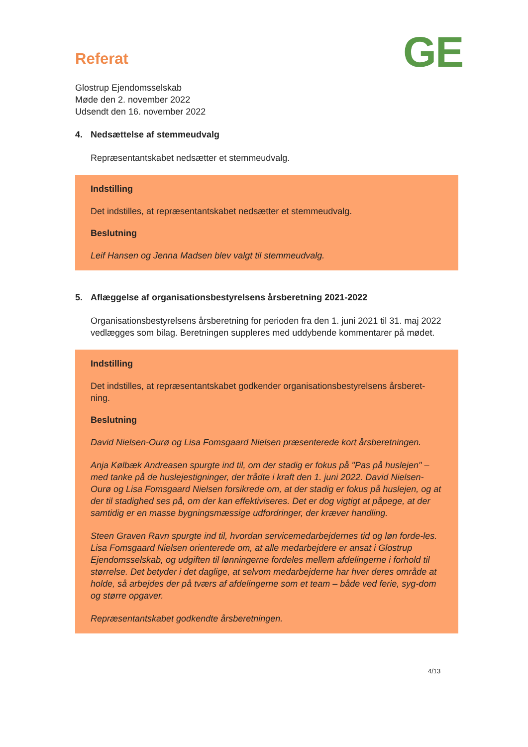GE
Referat
Glostrup Ejendomsselskab
Møde den 2. november 2022
Udsendt den 16. november 2022
4. Nedsættelse af stemmeudvalg
Repræsentantskabet nedsætter et stemmeudvalg.
Indstilling
Det indstilles, at repræsentantskabet nedsætter et stemmeudvalg.
Beslutning
Leif Hansen og Jenna Madsen blev valgt til stemmeudvalg.
5. Aflæggelse af organisationsbestyrelsens årsberetning 2021-2022
Organisationsbestyrelsens årsberetning for perioden fra den 1. juni 2021 til 31. maj 2022 vedlægges som bilag. Beretningen suppleres med uddybende kommentarer på mødet.
Indstilling
Det indstilles, at repræsentantskabet godkender organisationsbestyrelsens årsberet-ning.
Beslutning
David Nielsen-Ourø og Lisa Fomsgaard Nielsen præsenterede kort årsberetningen.
Anja Kølbæk Andreasen spurgte ind til, om der stadig er fokus på "Pas på huslejen" – med tanke på de huslejestigninger, der trådte i kraft den 1. juni 2022. David Nielsen-Ourø og Lisa Fomsgaard Nielsen forsikrede om, at der stadig er fokus på huslejen, og at der til stadighed ses på, om der kan effektiviseres. Det er dog vigtigt at påpege, at der samtidig er en masse bygningsmæssige udfordringer, der kræver handling.
Steen Graven Ravn spurgte ind til, hvordan servicemedarbejdernes tid og løn forde-les. Lisa Fomsgaard Nielsen orienterede om, at alle medarbejdere er ansat i Glostrup Ejendomsselskab, og udgiften til lønningerne fordeles mellem afdelingerne i forhold til størrelse. Det betyder i det daglige, at selvom medarbejderne har hver deres område at holde, så arbejdes der på tværs af afdelingerne som et team – både ved ferie, syg-dom og større opgaver.
Repræsentantskabet godkendte årsberetningen.
4/13